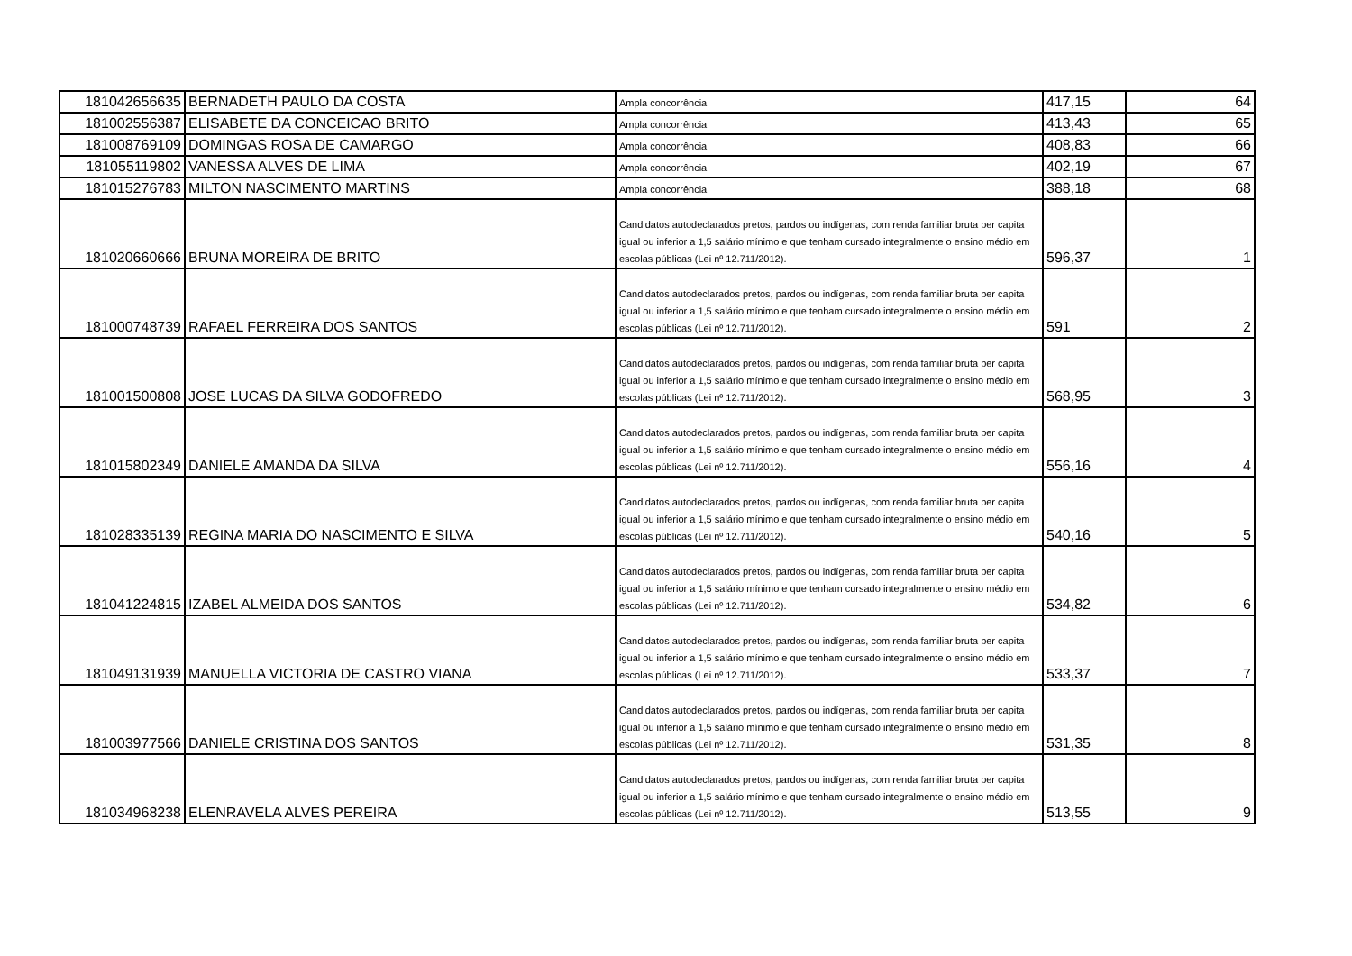| 181042656635 | BERNADETH PAULO DA COSTA | Ampla concorrência | 417,15 | 64 |
| 181002556387 | ELISABETE DA CONCEICAO BRITO | Ampla concorrência | 413,43 | 65 |
| 181008769109 | DOMINGAS ROSA DE CAMARGO | Ampla concorrência | 408,83 | 66 |
| 181055119802 | VANESSA ALVES DE LIMA | Ampla concorrência | 402,19 | 67 |
| 181015276783 | MILTON NASCIMENTO MARTINS | Ampla concorrência | 388,18 | 68 |
| 181020660666 | BRUNA MOREIRA DE BRITO | Candidatos autodeclarados pretos, pardos ou indígenas, com renda familiar bruta per capita igual ou inferior a 1,5 salário mínimo e que tenham cursado integralmente o ensino médio em escolas públicas (Lei nº 12.711/2012). | 596,37 | 1 |
| 181000748739 | RAFAEL FERREIRA DOS SANTOS | Candidatos autodeclarados pretos, pardos ou indígenas, com renda familiar bruta per capita igual ou inferior a 1,5 salário mínimo e que tenham cursado integralmente o ensino médio em escolas públicas (Lei nº 12.711/2012). | 591 | 2 |
| 181001500808 | JOSE LUCAS DA SILVA GODOFREDO | Candidatos autodeclarados pretos, pardos ou indígenas, com renda familiar bruta per capita igual ou inferior a 1,5 salário mínimo e que tenham cursado integralmente o ensino médio em escolas públicas (Lei nº 12.711/2012). | 568,95 | 3 |
| 181015802349 | DANIELE AMANDA DA SILVA | Candidatos autodeclarados pretos, pardos ou indígenas, com renda familiar bruta per capita igual ou inferior a 1,5 salário mínimo e que tenham cursado integralmente o ensino médio em escolas públicas (Lei nº 12.711/2012). | 556,16 | 4 |
| 181028335139 | REGINA MARIA DO NASCIMENTO E SILVA | Candidatos autodeclarados pretos, pardos ou indígenas, com renda familiar bruta per capita igual ou inferior a 1,5 salário mínimo e que tenham cursado integralmente o ensino médio em escolas públicas (Lei nº 12.711/2012). | 540,16 | 5 |
| 181041224815 | IZABEL ALMEIDA DOS SANTOS | Candidatos autodeclarados pretos, pardos ou indígenas, com renda familiar bruta per capita igual ou inferior a 1,5 salário mínimo e que tenham cursado integralmente o ensino médio em escolas públicas (Lei nº 12.711/2012). | 534,82 | 6 |
| 181049131939 | MANUELLA VICTORIA DE CASTRO VIANA | Candidatos autodeclarados pretos, pardos ou indígenas, com renda familiar bruta per capita igual ou inferior a 1,5 salário mínimo e que tenham cursado integralmente o ensino médio em escolas públicas (Lei nº 12.711/2012). | 533,37 | 7 |
| 181003977566 | DANIELE CRISTINA DOS SANTOS | Candidatos autodeclarados pretos, pardos ou indígenas, com renda familiar bruta per capita igual ou inferior a 1,5 salário mínimo e que tenham cursado integralmente o ensino médio em escolas públicas (Lei nº 12.711/2012). | 531,35 | 8 |
| 181034968238 | ELENRAVELA ALVES PEREIRA | Candidatos autodeclarados pretos, pardos ou indígenas, com renda familiar bruta per capita igual ou inferior a 1,5 salário mínimo e que tenham cursado integralmente o ensino médio em escolas públicas (Lei nº 12.711/2012). | 513,55 | 9 |